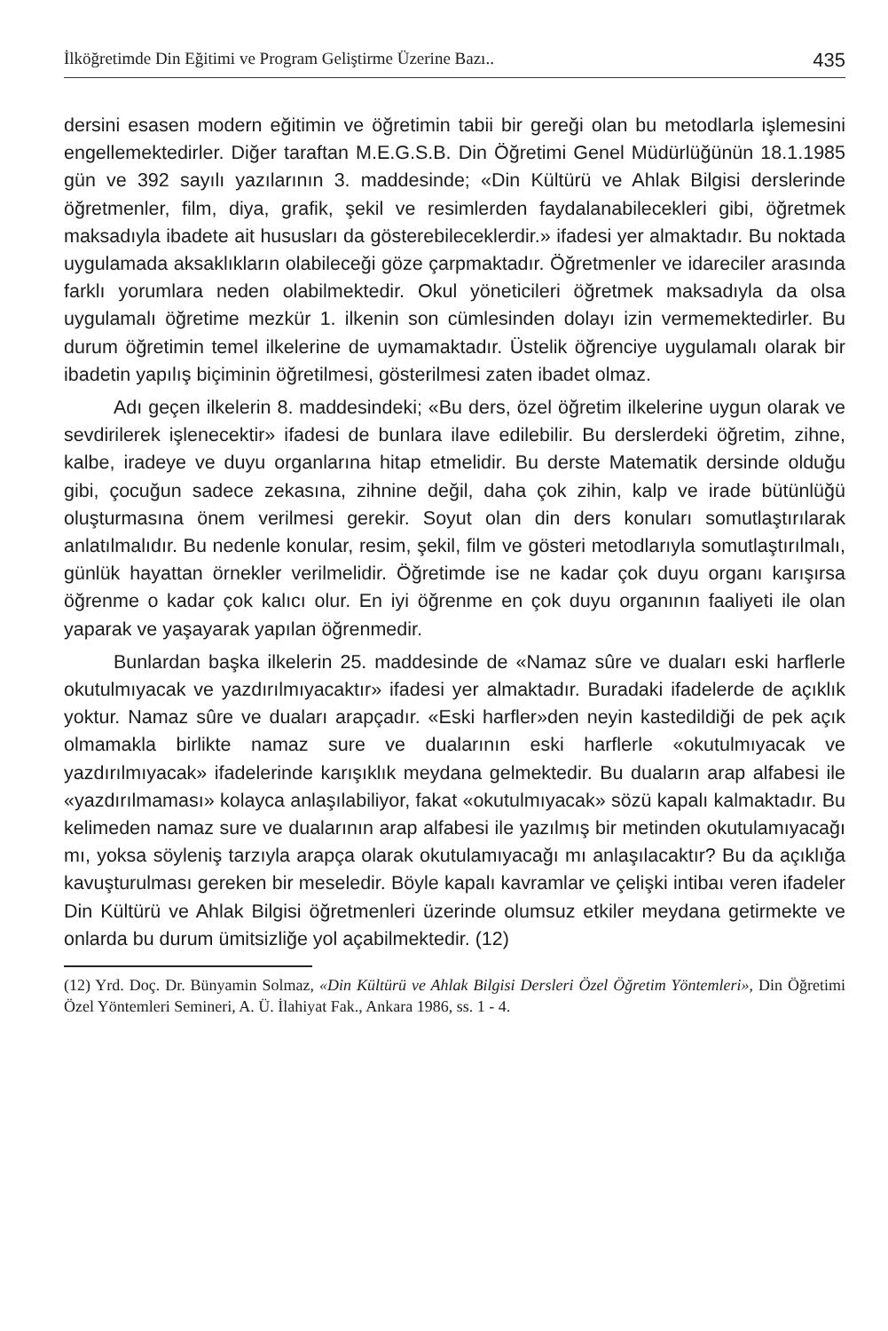İlköğretimde Din Eğitimi ve Program Geliştirme Üzerine Bazı.. 435
dersini esasen modern eğitimin ve öğretimin tabii bir gereği olan bu metodlarla işlemesini engellemektedirler. Diğer taraftan M.E.G.S.B. Din Öğretimi Genel Müdürlüğünün 18.1.1985 gün ve 392 sayılı yazılarının 3. maddesinde; «Din Kültürü ve Ahlak Bilgisi derslerinde öğretmenler, film, diya, grafik, şekil ve resimlerden faydalanabilecekleri gibi, öğretmek maksadıyla ibadete ait hususları da gösterebileceklerdir.» ifadesi yer almaktadır. Bu noktada uygulamada aksaklıkların olabileceği göze çarpmaktadır. Öğretmenler ve idareciler arasında farklı yorumlara neden olabilmektedir. Okul yöneticileri öğretmek maksadıyla da olsa uygulamalı öğretime mezkür 1. ilkenin son cümlesinden dolayı izin vermemektedirler. Bu durum öğretimin temel ilkelerine de uymamaktadır. Üstelik öğrenciye uygulamalı olarak bir ibadetin yapılış biçiminin öğretilmesi, gösterilmesi zaten ibadet olmaz.
Adı geçen ilkelerin 8. maddesindeki; «Bu ders, özel öğretim ilkelerine uygun olarak ve sevdirilerek işlenecektir» ifadesi de bunlara ilave edilebilir. Bu derslerdeki öğretim, zihne, kalbe, iradeye ve duyu organlarına hitap etmelidir. Bu derste Matematik dersinde olduğu gibi, çocuğun sadece zekasına, zihnine değil, daha çok zihin, kalp ve irade bütünlüğü oluşturmasına önem verilmesi gerekir. Soyut olan din ders konuları somutlaştırılarak anlatılmalıdır. Bu nedenle konular, resim, şekil, film ve gösteri metodlarıyla somutlaştırılmalı, günlük hayattan örnekler verilmelidir. Öğretimde ise ne kadar çok duyu organı karışırsa öğrenme o kadar çok kalıcı olur. En iyi öğrenme en çok duyu organının faaliyeti ile olan yaparak ve yaşayarak yapılan öğrenmedir.
Bunlardan başka ilkelerin 25. maddesinde de «Namaz sûre ve duaları eski harflerle okutulmıyacak ve yazdırılmıyacaktır» ifadesi yer almaktadır. Buradaki ifadelerde de açıklık yoktur. Namaz sûre ve duaları arapçadır. «Eski harfler»den neyin kastedildiği de pek açık olmamakla birlikte namaz sure ve dualarının eski harflerle «okutulmıyacak ve yazdırılmıyacak» ifadelerinde karışıklık meydana gelmektedir. Bu duaların arap alfabesi ile «yazdırılmaması» kolayca anlaşılabiliyor, fakat «okutulmıyacak» sözü kapalı kalmaktadır. Bu kelimeden namaz sure ve dualarının arap alfabesi ile yazılmış bir metinden okutulamıyacağı mı, yoksa söyleniş tarzıyla arapça olarak okutulamıyacağı mı anlaşılacaktır? Bu da açıklığa kavuşturulması gereken bir meseledir. Böyle kapalı kavramlar ve çelişki intibaı veren ifadeler Din Kültürü ve Ahlak Bilgisi öğretmenleri üzerinde olumsuz etkiler meydana getirmekte ve onlarda bu durum ümitsizliğe yol açabilmektedir. (12)
(12) Yrd. Doç. Dr. Bünyamin Solmaz, «Din Kültürü ve Ahlak Bilgisi Dersleri Özel Öğretim Yöntemleri», Din Öğretimi Özel Yöntemleri Semineri, A. Ü. İlahiyat Fak., Ankara 1986, ss. 1 - 4.